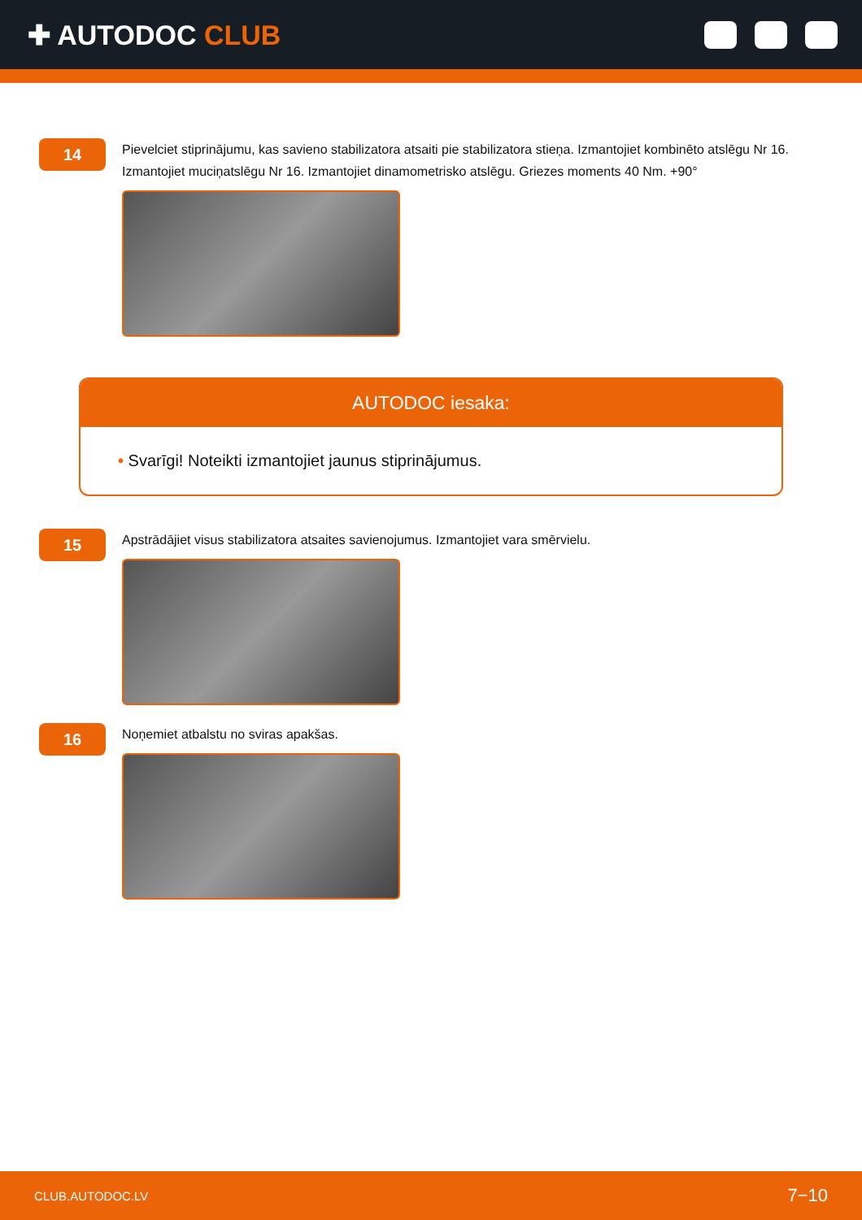✚ AUTODOC CLUB
14
Pievelciet stiprinājumu, kas savieno stabilizatora atsaiti pie stabilizatora stieņa. Izmantojiet kombinēto atslēgu Nr 16. Izmantojiet muciņatslēgu Nr 16. Izmantojiet dinamometrisko atslēgu. Griezes moments 40 Nm. +90°
AUTODOC iesaka:
• Svarīgi! Noteikti izmantojiet jaunus stiprinājumus.
15
Apstrādājiet visus stabilizatora atsaites savienojumus. Izmantojiet vara smērvielu.
16
Noņemiet atbalstu no sviras apakšas.
CLUB.AUTODOC.LV 7−10